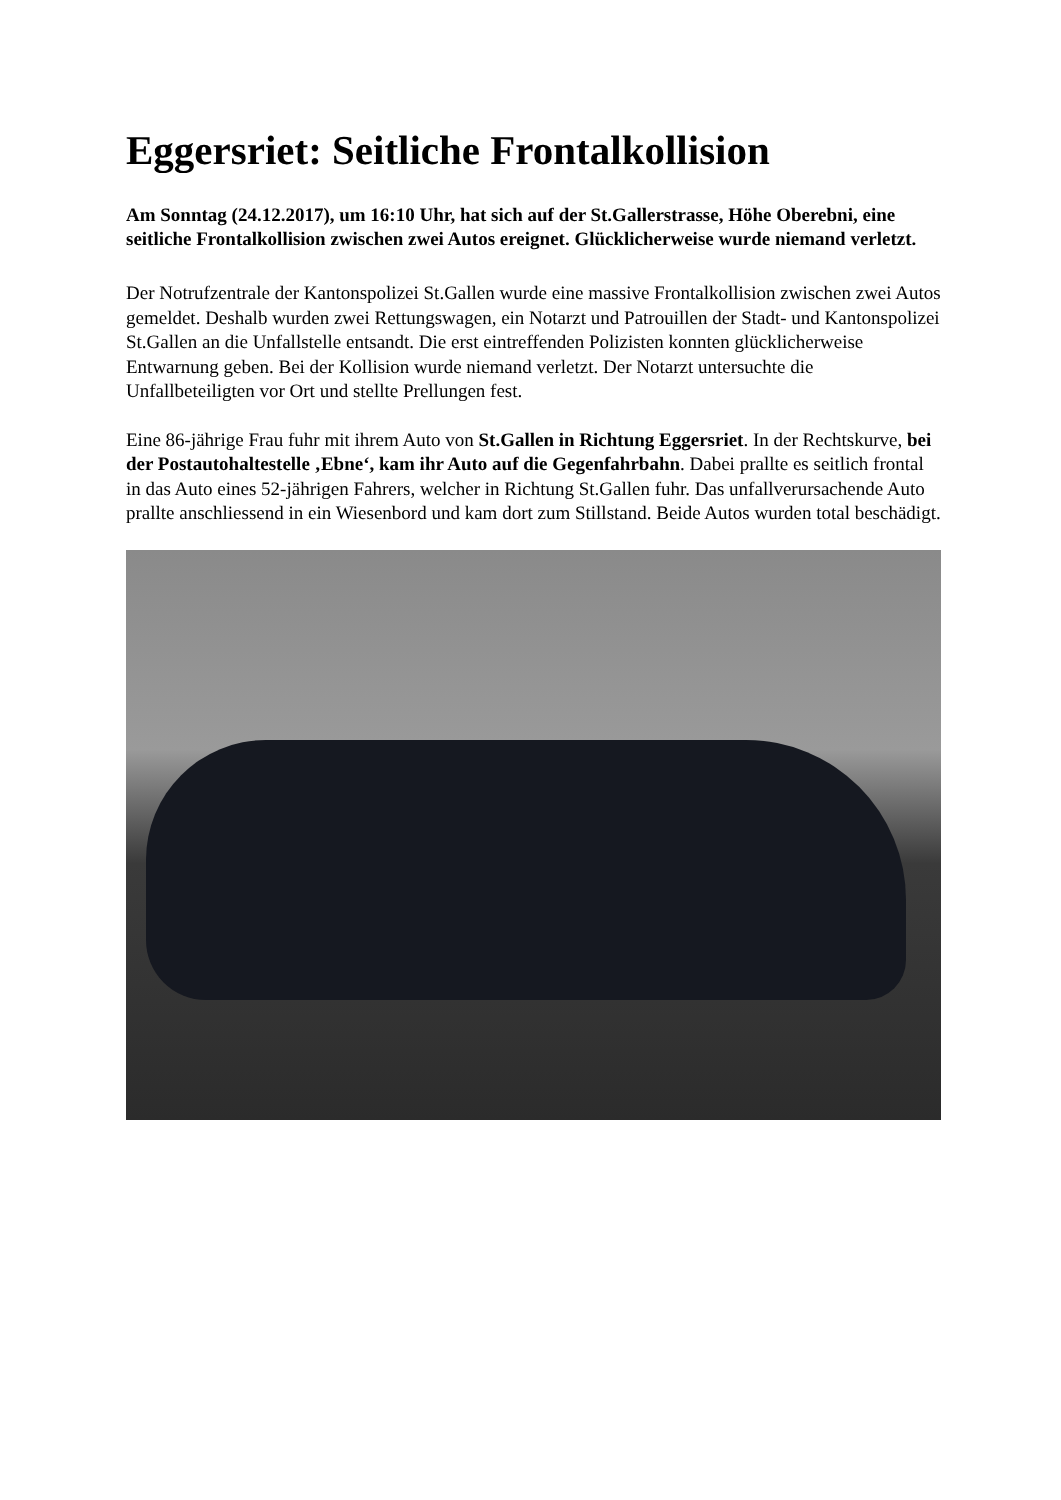Eggersriet: Seitliche Frontalkollision
Am Sonntag (24.12.2017), um 16:10 Uhr, hat sich auf der St.Gallerstrasse, Höhe Oberebni, eine seitliche Frontalkollision zwischen zwei Autos ereignet. Glücklicherweise wurde niemand verletzt.
Der Notrufzentrale der Kantonspolizei St.Gallen wurde eine massive Frontalkollision zwischen zwei Autos gemeldet. Deshalb wurden zwei Rettungswagen, ein Notarzt und Patrouillen der Stadt- und Kantonspolizei St.Gallen an die Unfallstelle entsandt. Die erst eintreffenden Polizisten konnten glücklicherweise Entwarnung geben. Bei der Kollision wurde niemand verletzt. Der Notarzt untersuchte die Unfallbeteiligten vor Ort und stellte Prellungen fest.
Eine 86-jährige Frau fuhr mit ihrem Auto von St.Gallen in Richtung Eggersriet. In der Rechtskurve, bei der Postautohaltestelle ‚Ebne‘, kam ihr Auto auf die Gegenfahrbahn. Dabei prallte es seitlich frontal in das Auto eines 52-jährigen Fahrers, welcher in Richtung St.Gallen fuhr. Das unfallverursachende Auto prallte anschliessend in ein Wiesenbord und kam dort zum Stillstand. Beide Autos wurden total beschädigt.